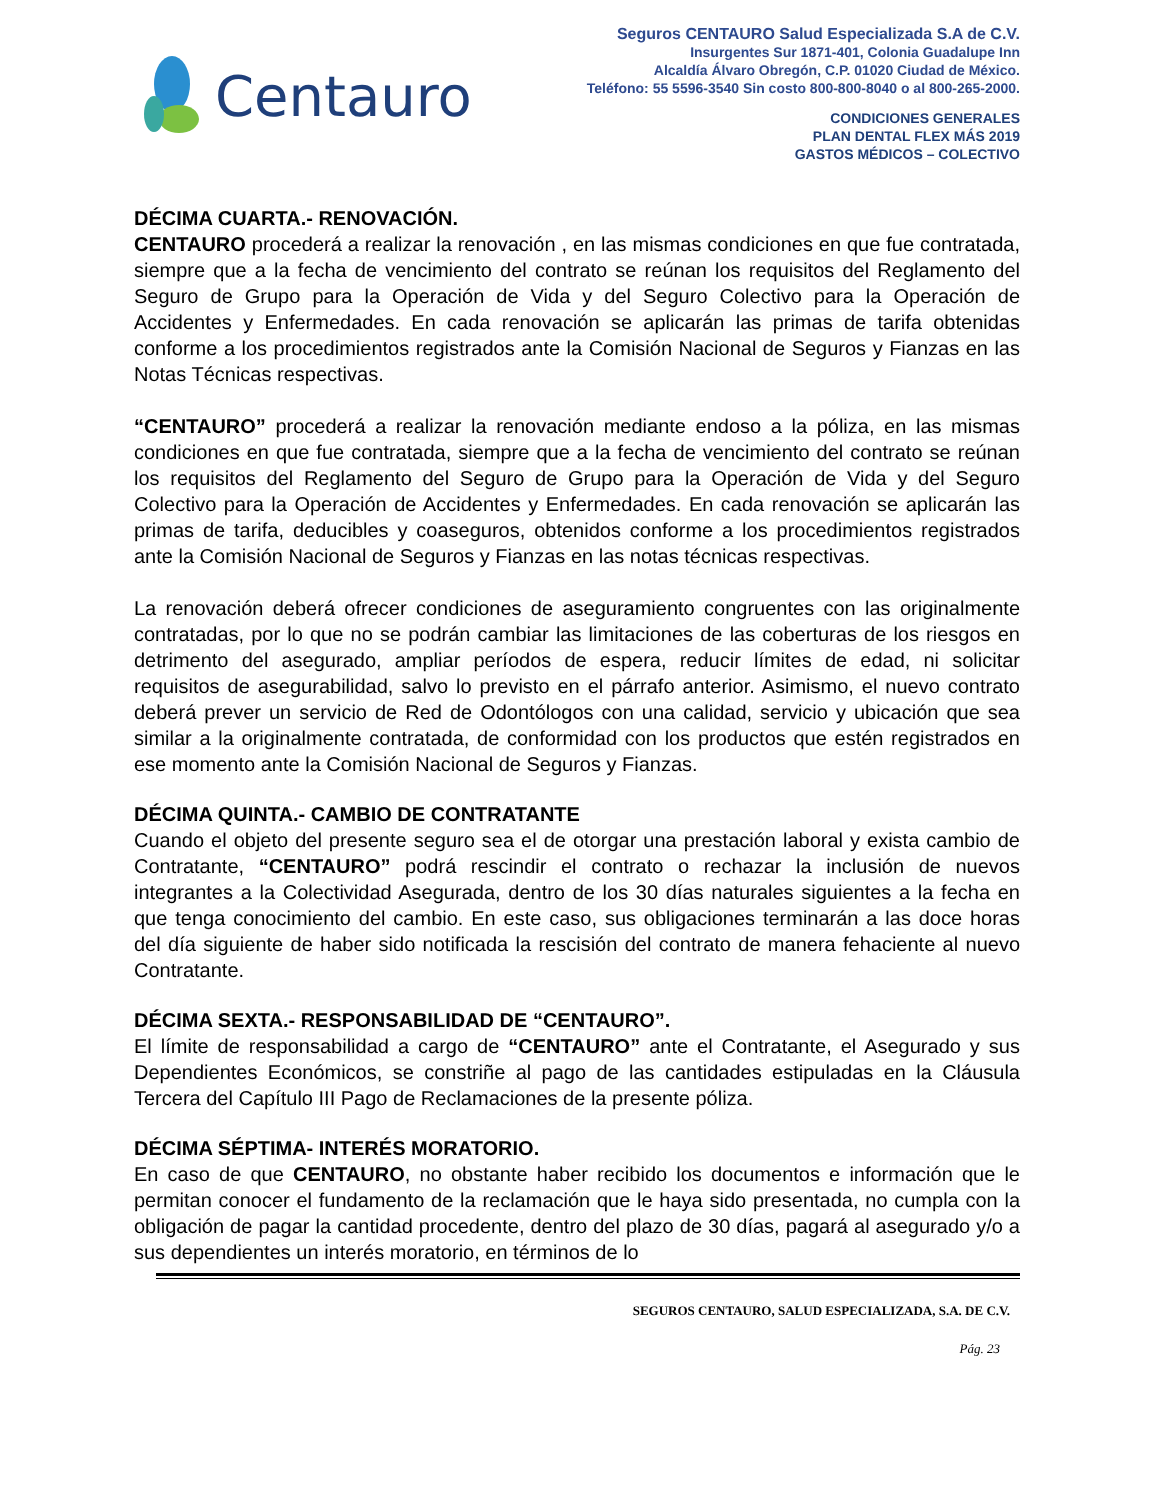Centauro
Seguros CENTAURO Salud Especializada S.A de C.V.
Insurgentes Sur 1871-401, Colonia Guadalupe Inn
Alcaldía Álvaro Obregón, C.P. 01020 Ciudad de México.
Teléfono: 55 5596-3540 Sin costo 800-800-8040 o al 800-265-2000.
CONDICIONES GENERALES
PLAN DENTAL FLEX MÁS 2019
GASTOS MÉDICOS – COLECTIVO
DÉCIMA CUARTA.- RENOVACIÓN.
CENTAURO procederá a realizar la renovación , en las mismas condiciones en que fue contratada, siempre que a la fecha de vencimiento del contrato se reúnan los requisitos del Reglamento del Seguro de Grupo para la Operación de Vida y del Seguro Colectivo para la Operación de Accidentes y Enfermedades. En cada renovación se aplicarán las primas de tarifa obtenidas conforme a los procedimientos registrados ante la Comisión Nacional de Seguros y Fianzas en las Notas Técnicas respectivas.
“CENTAURO” procederá a realizar la renovación mediante endoso a la póliza, en las mismas condiciones en que fue contratada, siempre que a la fecha de vencimiento del contrato se reúnan los requisitos del Reglamento del Seguro de Grupo para la Operación de Vida y del Seguro Colectivo para la Operación de Accidentes y Enfermedades. En cada renovación se aplicarán las primas de tarifa, deducibles y coaseguros, obtenidos conforme a los procedimientos registrados ante la Comisión Nacional de Seguros y Fianzas en las notas técnicas respectivas.
La renovación deberá ofrecer condiciones de aseguramiento congruentes con las originalmente contratadas, por lo que no se podrán cambiar las limitaciones de las coberturas de los riesgos en detrimento del asegurado, ampliar períodos de espera, reducir límites de edad, ni solicitar requisitos de asegurabilidad, salvo lo previsto en el párrafo anterior. Asimismo, el nuevo contrato deberá prever un servicio de Red de Odontólogos con una calidad, servicio y ubicación que sea similar a la originalmente contratada, de conformidad con los productos que estén registrados en ese momento ante la Comisión Nacional de Seguros y Fianzas.
DÉCIMA QUINTA.- CAMBIO DE CONTRATANTE
Cuando el objeto del presente seguro sea el de otorgar una prestación laboral y exista cambio de Contratante, “CENTAURO” podrá rescindir el contrato o rechazar la inclusión de nuevos integrantes a la Colectividad Asegurada, dentro de los 30 días naturales siguientes a la fecha en que tenga conocimiento del cambio. En este caso, sus obligaciones terminarán a las doce horas del día siguiente de haber sido notificada la rescisión del contrato de manera fehaciente al nuevo Contratante.
DÉCIMA SEXTA.- RESPONSABILIDAD DE “CENTAURO”.
El límite de responsabilidad a cargo de “CENTAURO” ante el Contratante, el Asegurado y sus Dependientes Económicos, se constriñe al pago de las cantidades estipuladas en la Cláusula Tercera del Capítulo III Pago de Reclamaciones de la presente póliza.
DÉCIMA SÉPTIMA- INTERÉS MORATORIO.
En caso de que CENTAURO, no obstante haber recibido los documentos e información que le permitan conocer el fundamento de la reclamación que le haya sido presentada, no cumpla con la obligación de pagar la cantidad procedente, dentro del plazo de 30 días, pagará al asegurado y/o a sus dependientes un interés moratorio, en términos de lo
SEGUROS CENTAURO, SALUD ESPECIALIZADA, S.A. DE C.V.
Pág. 23